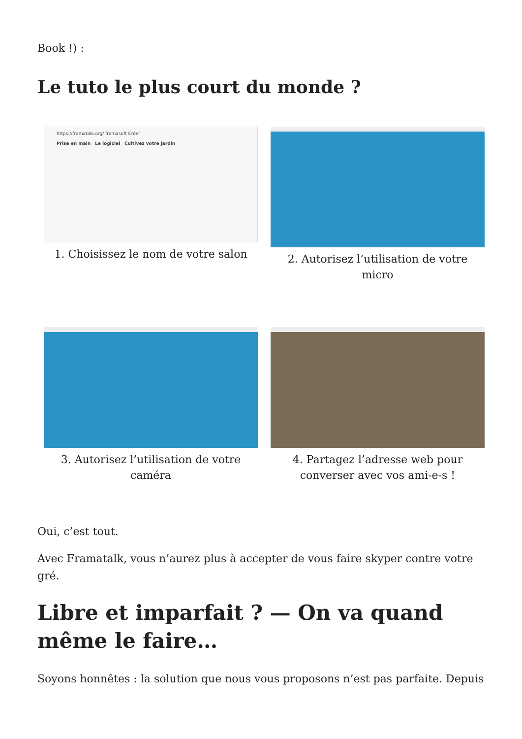Book !) :
Le tuto le plus court du monde ?
https://framatalk.org/ framasoft Créer
Prise en main Le logiciel Cultivez votre jardin
1. Choisissez le nom de votre salon
2. Autorisez l’utilisation de votre micro
3. Autorisez l’utilisation de votre caméra
4. Partagez l’adresse web pour converser avec vos ami-e-s !
Oui, c’est tout.
Avec Framatalk, vous n’aurez plus à accepter de vous faire skyper contre votre gré.
Libre et imparfait ? — On va quand même le faire…
Soyons honnêtes : la solution que nous vous proposons n’est pas parfaite. Depuis